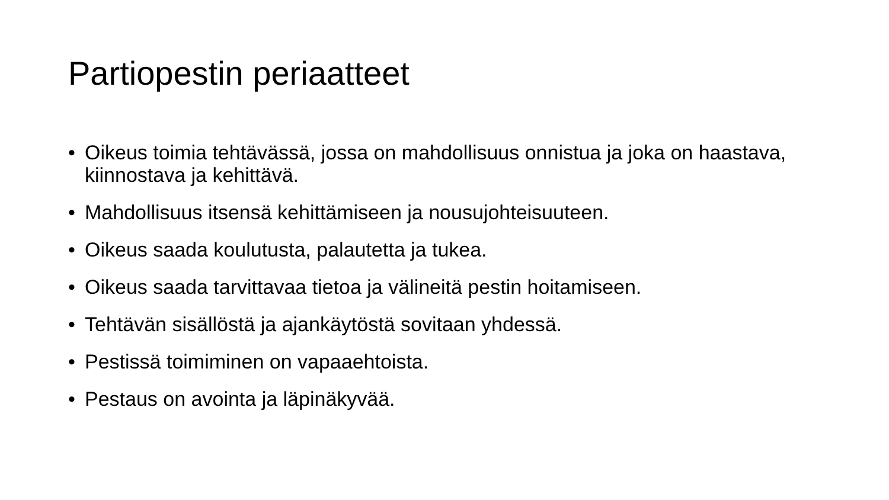Partiopestin periaatteet
• Oikeus toimia tehtävässä, jossa on mahdollisuus onnistua ja joka on haastava, kiinnostava ja kehittävä.
• Mahdollisuus itsensä kehittämiseen ja nousujohteisuuteen.
• Oikeus saada koulutusta, palautetta ja tukea.
• Oikeus saada tarvittavaa tietoa ja välineitä pestin hoitamiseen.
• Tehtävän sisällöstä ja ajankäytöstä sovitaan yhdessä.
• Pestissä toimiminen on vapaaehtoista.
• Pestaus on avointa ja läpinäkyvää.